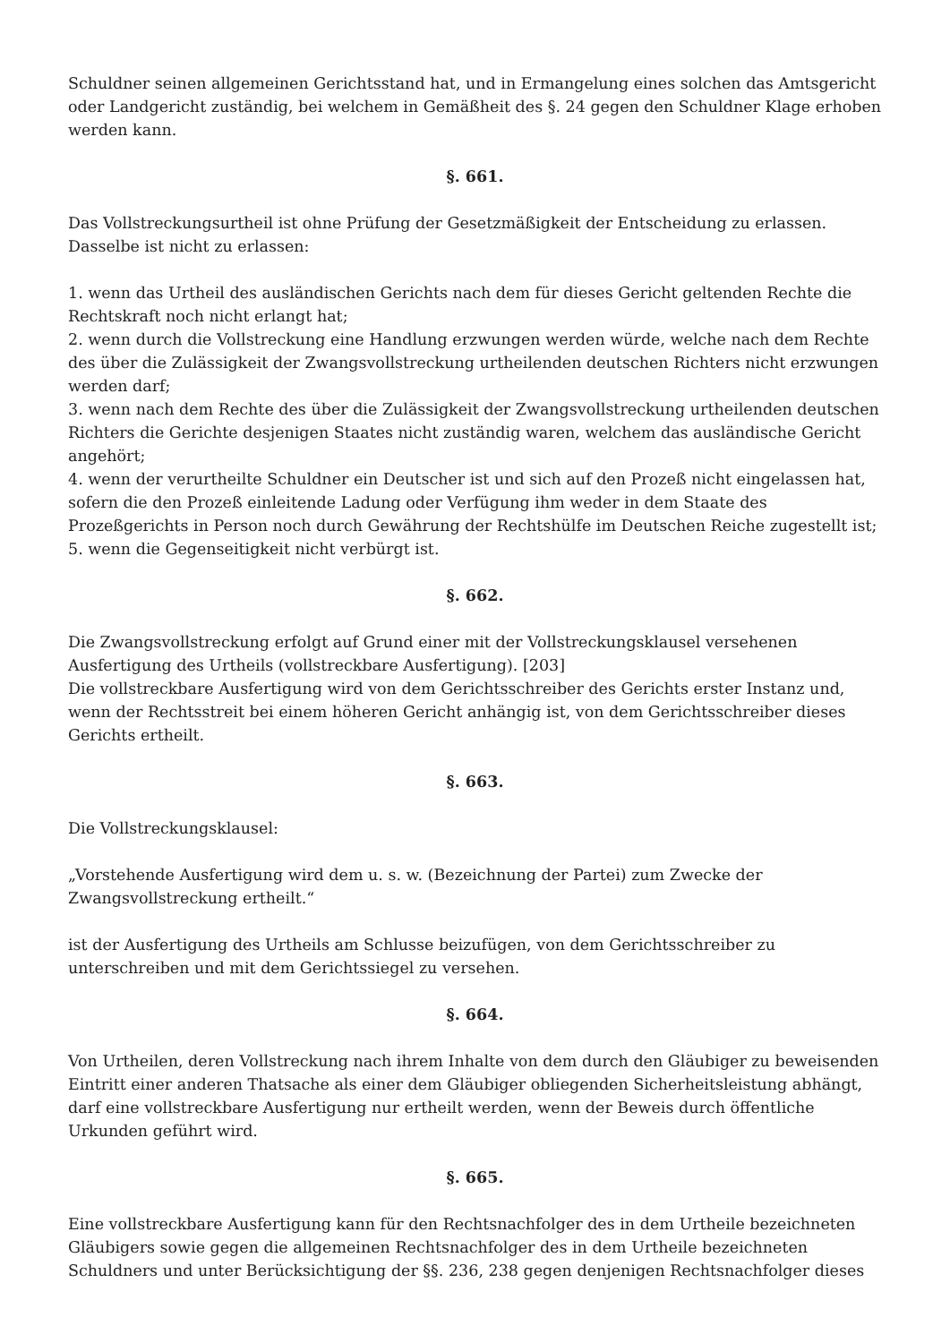Schuldner seinen allgemeinen Gerichtsstand hat, und in Ermangelung eines solchen das Amtsgericht oder Landgericht zuständig, bei welchem in Gemäßheit des §. 24 gegen den Schuldner Klage erhoben werden kann.
§. 661.
Das Vollstreckungsurtheil ist ohne Prüfung der Gesetzmäßigkeit der Entscheidung zu erlassen.
Dasselbe ist nicht zu erlassen:
1. wenn das Urtheil des ausländischen Gerichts nach dem für dieses Gericht geltenden Rechte die Rechtskraft noch nicht erlangt hat;
2. wenn durch die Vollstreckung eine Handlung erzwungen werden würde, welche nach dem Rechte des über die Zulässigkeit der Zwangsvollstreckung urtheilenden deutschen Richters nicht erzwungen werden darf;
3. wenn nach dem Rechte des über die Zulässigkeit der Zwangsvollstreckung urtheilenden deutschen Richters die Gerichte desjenigen Staates nicht zuständig waren, welchem das ausländische Gericht angehört;
4. wenn der verurtheilte Schuldner ein Deutscher ist und sich auf den Prozeß nicht eingelassen hat, sofern die den Prozeß einleitende Ladung oder Verfügung ihm weder in dem Staate des Prozeßgerichts in Person noch durch Gewährung der Rechtshülfe im Deutschen Reiche zugestellt ist;
5. wenn die Gegenseitigkeit nicht verbürgt ist.
§. 662.
Die Zwangsvollstreckung erfolgt auf Grund einer mit der Vollstreckungsklausel versehenen Ausfertigung des Urtheils (vollstreckbare Ausfertigung). [203]
Die vollstreckbare Ausfertigung wird von dem Gerichtsschreiber des Gerichts erster Instanz und, wenn der Rechtsstreit bei einem höheren Gericht anhängig ist, von dem Gerichtsschreiber dieses Gerichts ertheilt.
§. 663.
Die Vollstreckungsklausel:
„Vorstehende Ausfertigung wird dem u. s. w. (Bezeichnung der Partei) zum Zwecke der Zwangsvollstreckung ertheilt.“
ist der Ausfertigung des Urtheils am Schlusse beizufügen, von dem Gerichtsschreiber zu unterschreiben und mit dem Gerichtssiegel zu versehen.
§. 664.
Von Urtheilen, deren Vollstreckung nach ihrem Inhalte von dem durch den Gläubiger zu beweisenden Eintritt einer anderen Thatsache als einer dem Gläubiger obliegenden Sicherheitsleistung abhängt, darf eine vollstreckbare Ausfertigung nur ertheilt werden, wenn der Beweis durch öffentliche Urkunden geführt wird.
§. 665.
Eine vollstreckbare Ausfertigung kann für den Rechtsnachfolger des in dem Urtheile bezeichneten Gläubigers sowie gegen die allgemeinen Rechtsnachfolger des in dem Urtheile bezeichneten Schuldners und unter Berücksichtigung der §§. 236, 238 gegen denjenigen Rechtsnachfolger dieses